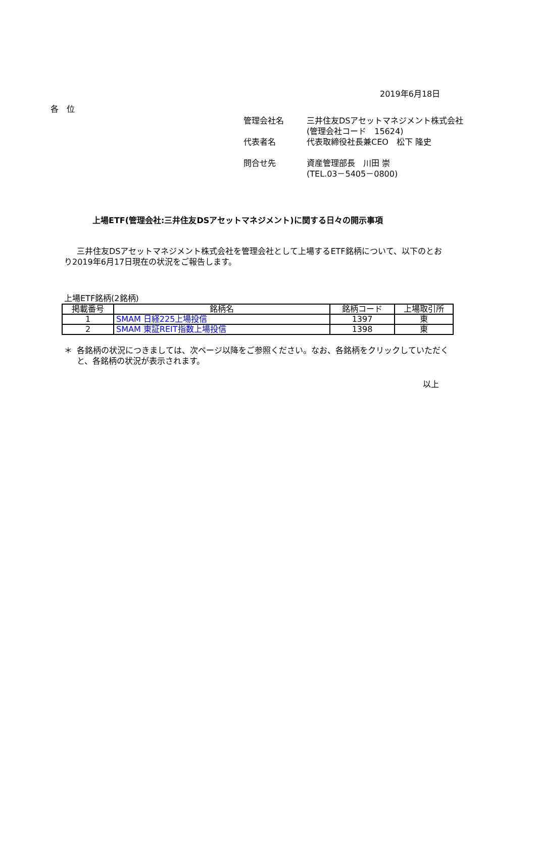2019年6月18日
各　位
管理会社名 三井住友DSアセットマネジメント株式会社
(管理会社コード　15624)
代表者名 代表取締役社長兼CEO　松下 隆史
問合せ先 資産管理部長　川田 崇
(TEL.03－5405－0800)
上場ETF(管理会社:三井住友DSアセットマネジメント)に関する日々の開示事項
三井住友DSアセットマネジメント株式会社を管理会社として上場するETF銘柄について、以下のとおり2019年6月17日現在の状況をご報告します。
上場ETF銘柄(2銘柄)
| 掲載番号 | 銘柄名 | 銘柄コード | 上場取引所 |
| --- | --- | --- | --- |
| 1 | SMAM 日経225上場投信 | 1397 | 東 |
| 2 | SMAM 東証REIT指数上場投信 | 1398 | 東 |
＊ 各銘柄の状況につきましては、次ページ以降をご参照ください。なお、各銘柄をクリックしていただくと、各銘柄の状況が表示されます。
以上